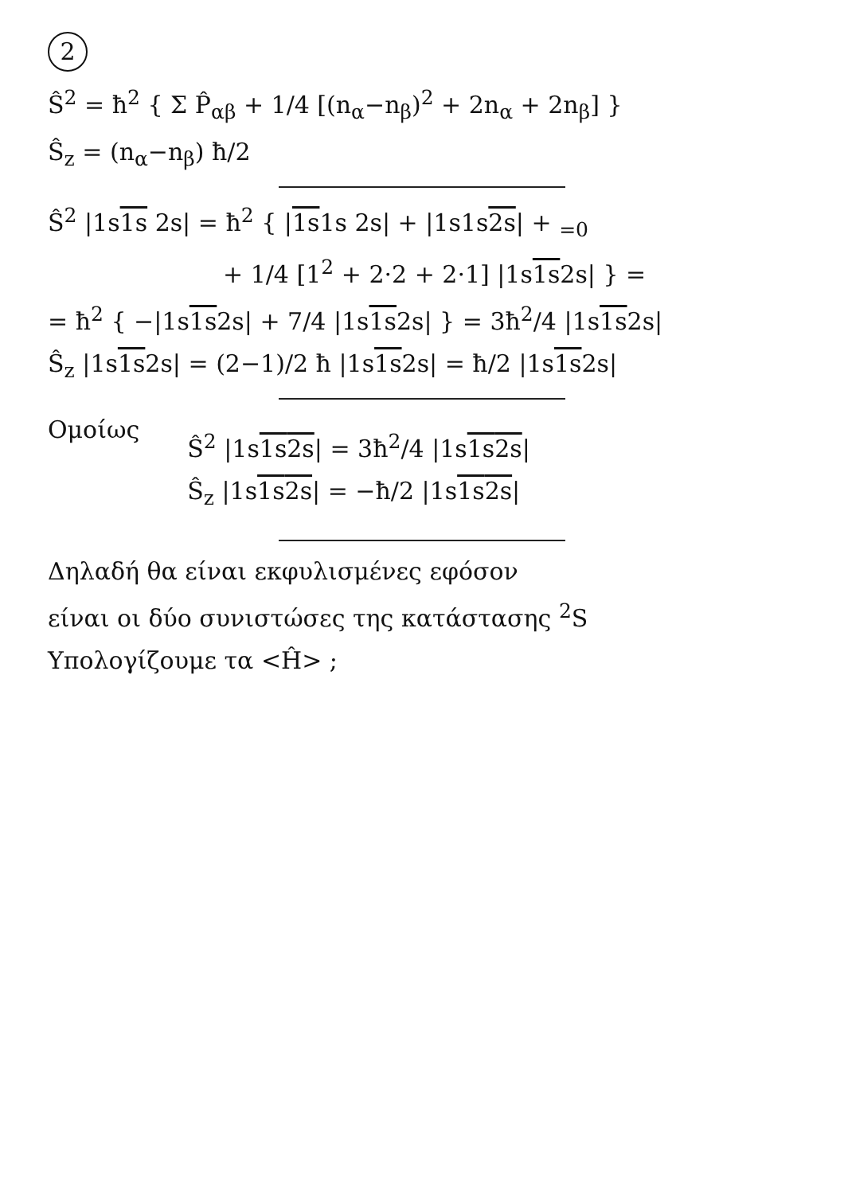2
Ŝ<sup>2</sup> = ħ<sup>2</sup> { Σ P̂<sub>αβ</sub> + 1/4 [(n<sub>α</sub>−n<sub>β</sub>)<sup>2</sup> + 2n<sub>α</sub> + 2n<sub>β</sub>] }
Ŝ<sub>z</sub> = (n<sub>α</sub>−n<sub>β</sub>) ħ/2
Ŝ<sup>2</sup> |1s1s 2s| = ħ<sup>2</sup> { |1s1s 2s| + |1s1s2s| + <sub>=0</sub>
+ 1/4 [1<sup>2</sup> + 2·2 + 2·1] |1s1s2s| } =
= ħ<sup>2</sup> { −|1s1s2s| + 7/4 |1s1s2s| } = 3ħ<sup>2</sup>/4 |1s1s2s|
Ŝ<sub>z</sub> |1s1s2s| = (2−1)/2 ħ |1s1s2s| = ħ/2 |1s1s2s|
Ομοίως
Ŝ<sup>2</sup> |1s1s 2s| = 3ħ<sup>2</sup>/4 |1s1s 2s|
Ŝ<sub>z</sub> |1s1s 2s| = −ħ/2 |1s1s 2s|
Δηλαδή θα είναι εκφυλισμένες εφόσον
είναι οι δύο συνιστώσες της κατάστασης <sup>2</sup>S
Υπολογίζουμε τα <Ĥ> ;